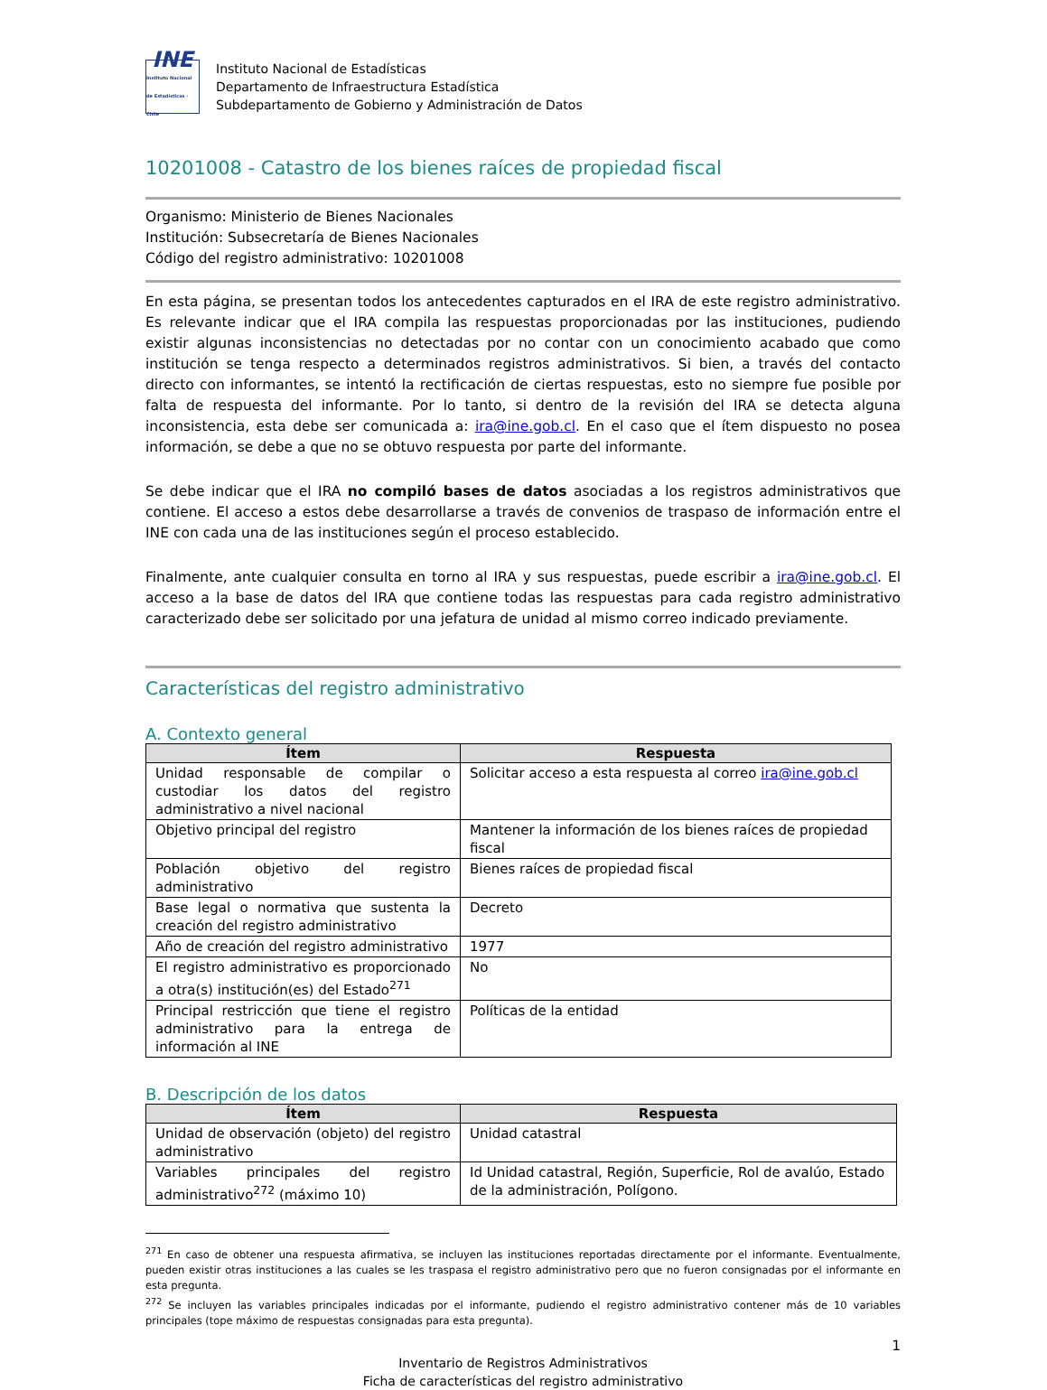INE
Instituto Nacional de Estadísticas · Chile
Instituto Nacional de Estadísticas
Departamento de Infraestructura Estadística
Subdepartamento de Gobierno y Administración de Datos
10201008 - Catastro de los bienes raíces de propiedad fiscal
Organismo: Ministerio de Bienes Nacionales
Institución: Subsecretaría de Bienes Nacionales
Código del registro administrativo: 10201008
En esta página, se presentan todos los antecedentes capturados en el IRA de este registro administrativo. Es relevante indicar que el IRA compila las respuestas proporcionadas por las instituciones, pudiendo existir algunas inconsistencias no detectadas por no contar con un conocimiento acabado que como institución se tenga respecto a determinados registros administrativos. Si bien, a través del contacto directo con informantes, se intentó la rectificación de ciertas respuestas, esto no siempre fue posible por falta de respuesta del informante. Por lo tanto, si dentro de la revisión del IRA se detecta alguna inconsistencia, esta debe ser comunicada a: ira@ine.gob.cl. En el caso que el ítem dispuesto no posea información, se debe a que no se obtuvo respuesta por parte del informante.
Se debe indicar que el IRA no compiló bases de datos asociadas a los registros administrativos que contiene. El acceso a estos debe desarrollarse a través de convenios de traspaso de información entre el INE con cada una de las instituciones según el proceso establecido.
Finalmente, ante cualquier consulta en torno al IRA y sus respuestas, puede escribir a ira@ine.gob.cl. El acceso a la base de datos del IRA que contiene todas las respuestas para cada registro administrativo caracterizado debe ser solicitado por una jefatura de unidad al mismo correo indicado previamente.
Características del registro administrativo
A. Contexto general
| Ítem | Respuesta |
| --- | --- |
| Unidad responsable de compilar o custodiar los datos del registro administrativo a nivel nacional | Solicitar acceso a esta respuesta al correo ira@ine.gob.cl |
| Objetivo principal del registro | Mantener la información de los bienes raíces de propiedad fiscal |
| Población objetivo del registro administrativo | Bienes raíces de propiedad fiscal |
| Base legal o normativa que sustenta la creación del registro administrativo | Decreto |
| Año de creación del registro administrativo | 1977 |
| El registro administrativo es proporcionado a otra(s) institución(es) del Estado<sup>271</sup> | No |
| Principal restricción que tiene el registro administrativo para la entrega de información al INE | Políticas de la entidad |
B. Descripción de los datos
| Ítem | Respuesta |
| --- | --- |
| Unidad de observación (objeto) del registro administrativo | Unidad catastral |
| Variables principales del registro administrativo<sup>272</sup> (máximo 10) | Id Unidad catastral, Región, Superficie, Rol de avalúo, Estado de la administración, Polígono. |
<sup>271</sup> En caso de obtener una respuesta afirmativa, se incluyen las instituciones reportadas directamente por el informante. Eventualmente, pueden existir otras instituciones a las cuales se les traspasa el registro administrativo pero que no fueron consignadas por el informante en esta pregunta.
<sup>272</sup> Se incluyen las variables principales indicadas por el informante, pudiendo el registro administrativo contener más de 10 variables principales (tope máximo de respuestas consignadas para esta pregunta).
1
Inventario de Registros Administrativos
Ficha de características del registro administrativo